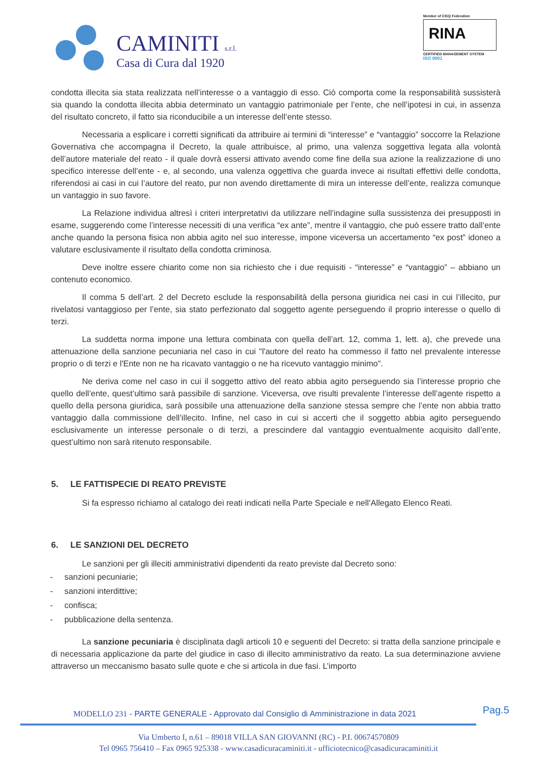CAMINITI s.r.l.
Casa di Cura dal 1920
Member of CISQ Federation
RINA
CERTIFIED MANAGEMENT SYSTEM
ISO 9001
condotta illecita sia stata realizzata nell’interesse o a vantaggio di esso. Ciò comporta come la responsabilità sussisterà sia quando la condotta illecita abbia determinato un vantaggio patrimoniale per l’ente, che nell’ipotesi in cui, in assenza del risultato concreto, il fatto sia riconducibile a un interesse dell’ente stesso.
Necessaria a esplicare i corretti significati da attribuire ai termini di “interesse” e “vantaggio” soccorre la Relazione Governativa che accompagna il Decreto, la quale attribuisce, al primo, una valenza soggettiva legata alla volontà dell’autore materiale del reato - il quale dovrà essersi attivato avendo come fine della sua azione la realizzazione di uno specifico interesse dell’ente - e, al secondo, una valenza oggettiva che guarda invece ai risultati effettivi delle condotta, riferendosi ai casi in cui l’autore del reato, pur non avendo direttamente di mira un interesse dell’ente, realizza comunque un vantaggio in suo favore.
La Relazione individua altresì i criteri interpretativi da utilizzare nell’indagine sulla sussistenza dei presupposti in esame, suggerendo come l’interesse necessiti di una verifica “ex ante”, mentre il vantaggio, che può essere tratto dall’ente anche quando la persona fisica non abbia agito nel suo interesse, impone viceversa un accertamento “ex post” idoneo a valutare esclusivamente il risultato della condotta criminosa.
Deve inoltre essere chiarito come non sia richiesto che i due requisiti - “interesse” e “vantaggio” – abbiano un contenuto economico.
Il comma 5 dell’art. 2 del Decreto esclude la responsabilità della persona giuridica nei casi in cui l’illecito, pur rivelatosi vantaggioso per l’ente, sia stato perfezionato dal soggetto agente perseguendo il proprio interesse o quello di terzi.
La suddetta norma impone una lettura combinata con quella dell’art. 12, comma 1, lett. a), che prevede una attenuazione della sanzione pecuniaria nel caso in cui "l'autore del reato ha commesso il fatto nel prevalente interesse proprio o di terzi e l'Ente non ne ha ricavato vantaggio o ne ha ricevuto vantaggio minimo".
Ne deriva come nel caso in cui il soggetto attivo del reato abbia agito perseguendo sia l’interesse proprio che quello dell’ente, quest’ultimo sarà passibile di sanzione. Viceversa, ove risulti prevalente l’interesse dell’agente rispetto a quello della persona giuridica, sarà possibile una attenuazione della sanzione stessa sempre che l’ente non abbia tratto vantaggio dalla commissione dell’illecito. Infine, nel caso in cui si accerti che il soggetto abbia agito perseguendo esclusivamente un interesse personale o di terzi, a prescindere dal vantaggio eventualmente acquisito dall’ente, quest’ultimo non sarà ritenuto responsabile.
5. LE FATTISPECIE DI REATO PREVISTE
Si fa espresso richiamo al catalogo dei reati indicati nella Parte Speciale e nell’Allegato Elenco Reati.
6. LE SANZIONI DEL DECRETO
Le sanzioni per gli illeciti amministrativi dipendenti da reato previste dal Decreto sono:
- sanzioni pecuniarie;
- sanzioni interdittive;
- confisca;
- pubblicazione della sentenza.
La sanzione pecuniaria è disciplinata dagli articoli 10 e seguenti del Decreto: si tratta della sanzione principale e di necessaria applicazione da parte del giudice in caso di illecito amministrativo da reato. La sua determinazione avviene attraverso un meccanismo basato sulle quote e che si articola in due fasi. L’importo
Pag.5
MODELLO 231 - PARTE GENERALE - Approvato dal Consiglio di Amministrazione in data 2021
Via Umberto I, n.61 – 89018 VILLA SAN GIOVANNI (RC) - P.I. 00674570809
Tel 0965 756410 – Fax 0965 925338 - www.casadicuracaminiti.it - ufficiotecnico@casadicuracaminiti.it